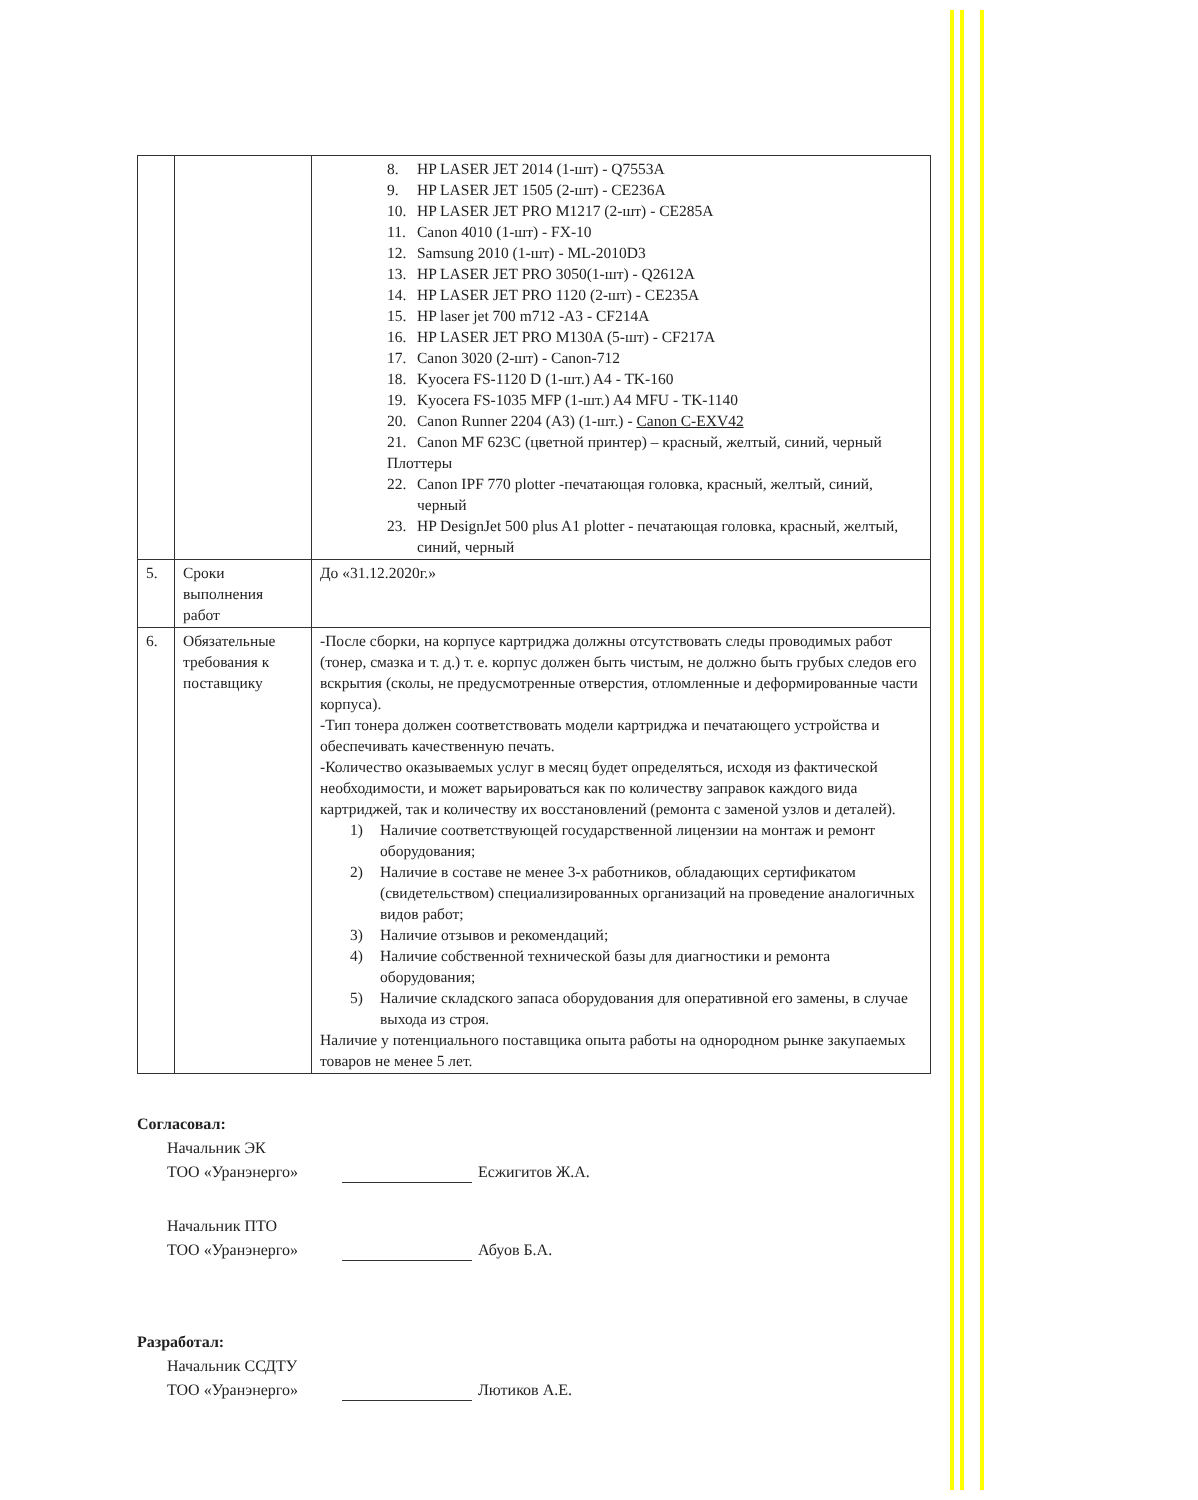| | | 8. HP LASER JET 2014 (1-шт) - Q7553A 9. HP LASER JET 1505 (2-шт) - CE236A 10. HP LASER JET PRO M1217 (2-шт) - CE285A 11. Canon 4010 (1-шт) - FX-10 12. Samsung 2010 (1-шт) - ML-2010D3 13. HP LASER JET PRO 3050(1-шт) - Q2612A 14. HP LASER JET PRO 1120 (2-шт) - CE235A 15. HP laser jet 700 m712 -A3 - CF214A 16. HP LASER JET PRO M130A (5-шт) - CF217A 17. Canon 3020 (2-шт) - Canon-712 18. Kyocera FS-1120 D (1-шт.) A4 - TK-160 19. Kyocera FS-1035 MFP (1-шт.) A4 MFU - TK-1140 20. Canon Runner 2204 (A3) (1-шт.) - Canon C-EXV42 21. Canon MF 623C (цветной принтер) – красный, желтый, синий, черный Плоттеры 22. Canon IPF 770 plotter -печатающая головка, красный, желтый, синий, черный 23. HP DesignJet 500 plus A1 plotter - печатающая головка, красный, желтый, синий, черный |
| 5. | Сроки выполнения работ | До «31.12.2020г.» |
| 6. | Обязательные требования к поставщику | -После сборки, на корпусе картриджа должны отсутствовать следы проводимых работ (тонер, смазка и т. д.) т. е. корпус должен быть чистым, не должно быть грубых следов его вскрытия (сколы, не предусмотренные отверстия, отломленные и деформированные части корпуса). -Тип тонера должен соответствовать модели картриджа и печатающего устройства и обеспечивать качественную печать. -Количество оказываемых услуг в месяц будет определяться, исходя из фактической необходимости, и может варьироваться как по количеству заправок каждого вида картриджей, так и количеству их восстановлений (ремонта с заменой узлов и деталей). 1) Наличие соответствующей государственной лицензии на монтаж и ремонт оборудования; 2) Наличие в составе не менее 3-х работников, обладающих сертификатом (свидетельством) специализированных организаций на проведение аналогичных видов работ; 3) Наличие отзывов и рекомендаций; 4) Наличие собственной технической базы для диагностики и ремонта оборудования; 5) Наличие складского запаса оборудования для оперативной его замены, в случае выхода из строя. Наличие у потенциального поставщика опыта работы на однородном рынке закупаемых товаров не менее 5 лет. |
Согласовал:
Начальник ЭК
ТОО «Уранэнерго» Есжигитов Ж.А.
Начальник ПТО
ТОО «Уранэнерго» Абуов Б.А.
Разработал:
Начальник ССДТУ
ТОО «Уранэнерго» Лютиков А.Е.